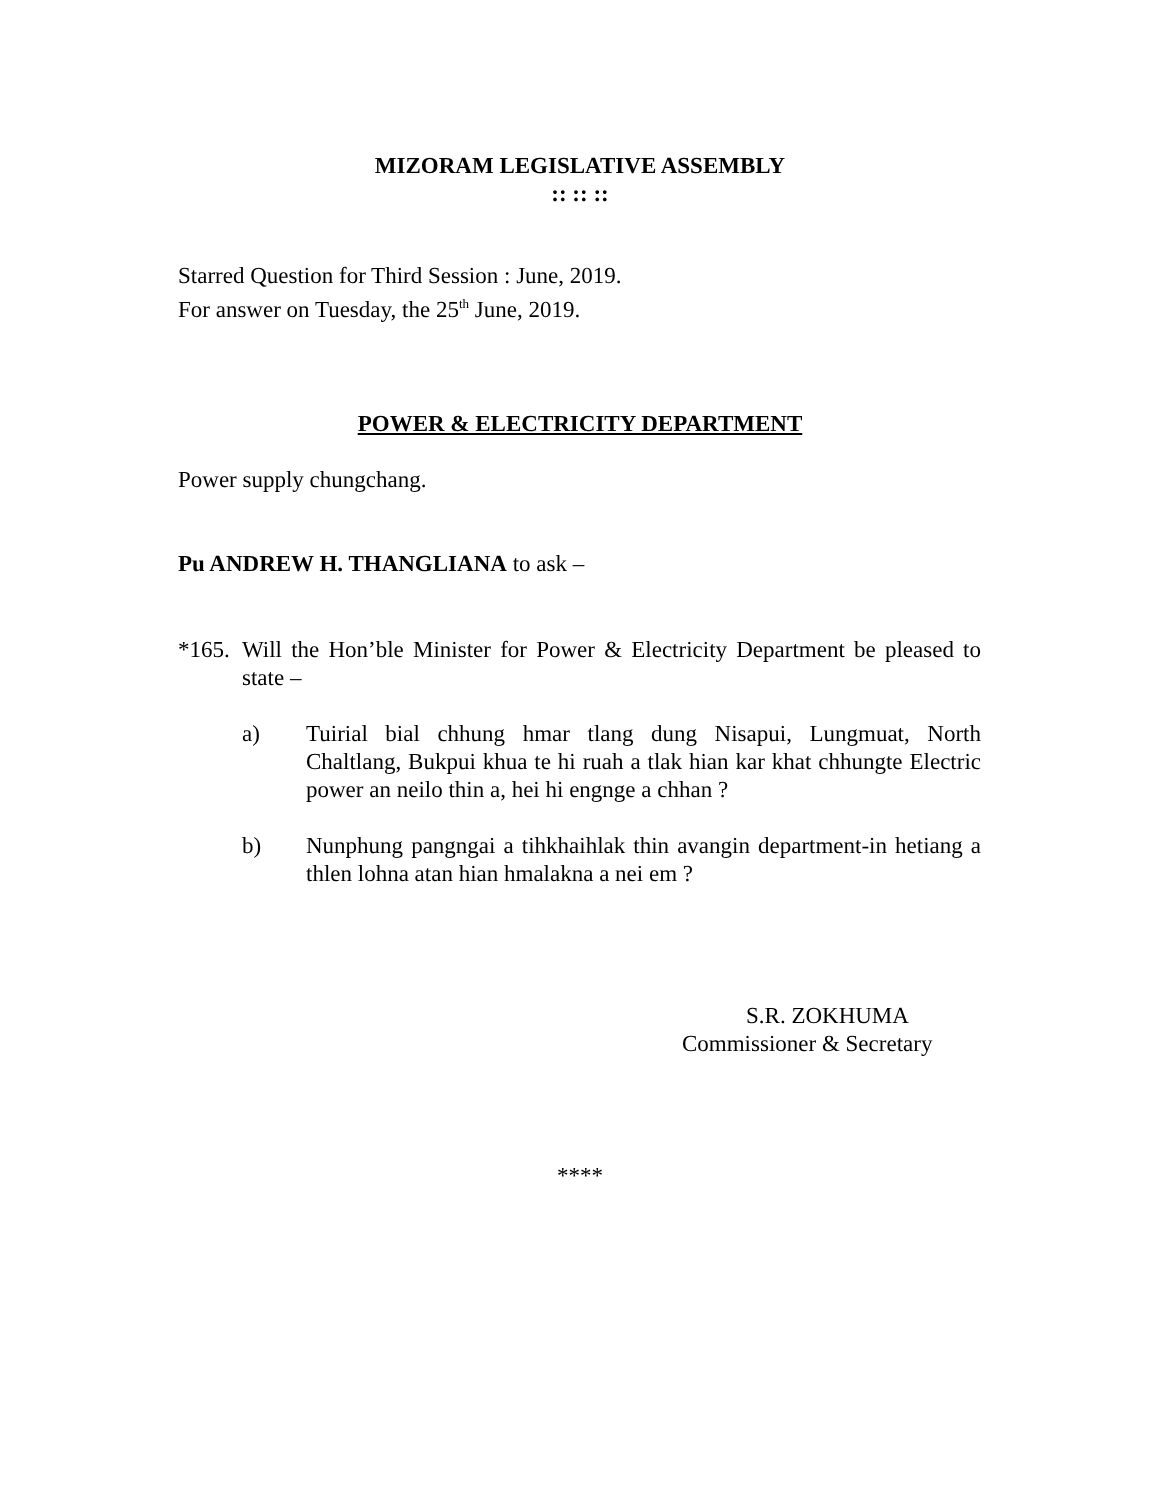MIZORAM LEGISLATIVE ASSEMBLY
:: :: ::
Starred Question for Third Session : June, 2019.
For answer on Tuesday, the 25<sup>th</sup> June, 2019.
POWER & ELECTRICITY DEPARTMENT
Power supply chungchang.
Pu ANDREW H. THANGLIANA to ask –
*165. Will the Hon’ble Minister for Power & Electricity Department be pleased to state –
a) Tuirial bial chhung hmar tlang dung Nisapui, Lungmuat, North Chaltlang, Bukpui khua te hi ruah a tlak hian kar khat chhungte Electric power an neilo thin a, hei hi engnge a chhan ?
b) Nunphung pangngai a tihkhaihlak thin avangin department-in hetiang a thlen lohna atan hian hmalakna a nei em ?
S.R. ZOKHUMA
Commissioner & Secretary
****